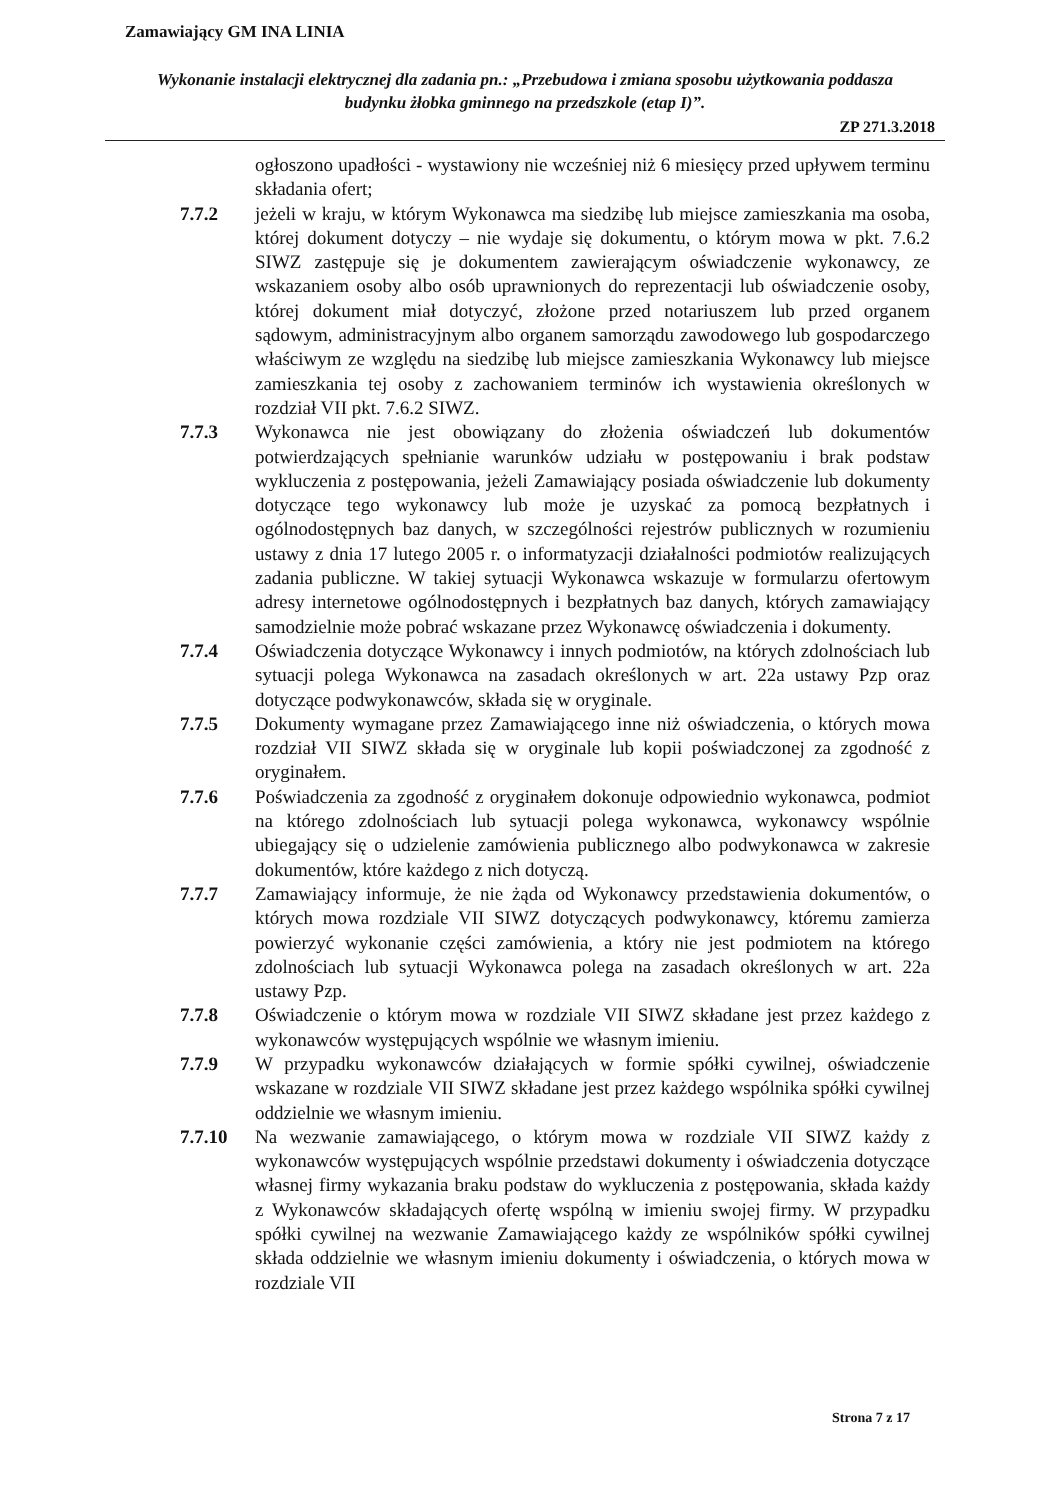Zamawiający GM INA LINIA
Wykonanie instalacji elektrycznej dla zadania pn.: „Przebudowa i zmiana sposobu użytkowania poddasza budynku żłobka gminnego na przedszkole (etap I)”.
ZP 271.3.2018
ogłoszono upadłości - wystawiony nie wcześniej niż 6 miesięcy przed upływem terminu składania ofert;
7.7.2 jeżeli w kraju, w którym Wykonawca ma siedzibę lub miejsce zamieszkania ma osoba, której dokument dotyczy – nie wydaje się dokumentu, o którym mowa w pkt. 7.6.2 SIWZ zastępuje się je dokumentem zawierającym oświadczenie wykonawcy, ze wskazaniem osoby albo osób uprawnionych do reprezentacji lub oświadczenie osoby, której dokument miał dotyczyć, złożone przed notariuszem lub przed organem sądowym, administracyjnym albo organem samorządu zawodowego lub gospodarczego właściwym ze względu na siedzibę lub miejsce zamieszkania Wykonawcy lub miejsce zamieszkania tej osoby z zachowaniem terminów ich wystawienia określonych w rozdział VII pkt. 7.6.2 SIWZ.
7.7.3 Wykonawca nie jest obowiązany do złożenia oświadczeń lub dokumentów potwierdzających spełnianie warunków udziału w postępowaniu i brak podstaw wykluczenia z postępowania, jeżeli Zamawiający posiada oświadczenie lub dokumenty dotyczące tego wykonawcy lub może je uzyskać za pomocą bezpłatnych i ogólnodostępnych baz danych, w szczególności rejestrów publicznych w rozumieniu ustawy z dnia 17 lutego 2005 r. o informatyzacji działalności podmiotów realizujących zadania publiczne. W takiej sytuacji Wykonawca wskazuje w formularzu ofertowym adresy internetowe ogólnodostępnych i bezpłatnych baz danych, których zamawiający samodzielnie może pobrać wskazane przez Wykonawcę oświadczenia i dokumenty.
7.7.4 Oświadczenia dotyczące Wykonawcy i innych podmiotów, na których zdolnościach lub sytuacji polega Wykonawca na zasadach określonych w art. 22a ustawy Pzp oraz dotyczące podwykonawców, składa się w oryginale.
7.7.5 Dokumenty wymagane przez Zamawiającego inne niż oświadczenia, o których mowa rozdział VII SIWZ składa się w oryginale lub kopii poświadczonej za zgodność z oryginałem.
7.7.6 Poświadczenia za zgodność z oryginałem dokonuje odpowiednio wykonawca, podmiot na którego zdolnościach lub sytuacji polega wykonawca, wykonawcy wspólnie ubiegający się o udzielenie zamówienia publicznego albo podwykonawca w zakresie dokumentów, które każdego z nich dotyczą.
7.7.7 Zamawiający informuje, że nie żąda od Wykonawcy przedstawienia dokumentów, o których mowa rozdziale VII SIWZ dotyczących podwykonawcy, któremu zamierza powierzyć wykonanie części zamówienia, a który nie jest podmiotem na którego zdolnościach lub sytuacji Wykonawca polega na zasadach określonych w art. 22a ustawy Pzp.
7.7.8 Oświadczenie o którym mowa w rozdziale VII SIWZ składane jest przez każdego z wykonawców występujących wspólnie we własnym imieniu.
7.7.9 W przypadku wykonawców działających w formie spółki cywilnej, oświadczenie wskazane w rozdziale VII SIWZ składane jest przez każdego wspólnika spółki cywilnej oddzielnie we własnym imieniu.
7.7.10 Na wezwanie zamawiającego, o którym mowa w rozdziale VII SIWZ każdy z wykonawców występujących wspólnie przedstawi dokumenty i oświadczenia dotyczące własnej firmy wykazania braku podstaw do wykluczenia z postępowania, składa każdy z Wykonawców składających ofertę wspólną w imieniu swojej firmy. W przypadku spółki cywilnej na wezwanie Zamawiającego każdy ze wspólników spółki cywilnej składa oddzielnie we własnym imieniu dokumenty i oświadczenia, o których mowa w rozdziale VII
Strona 7 z 17